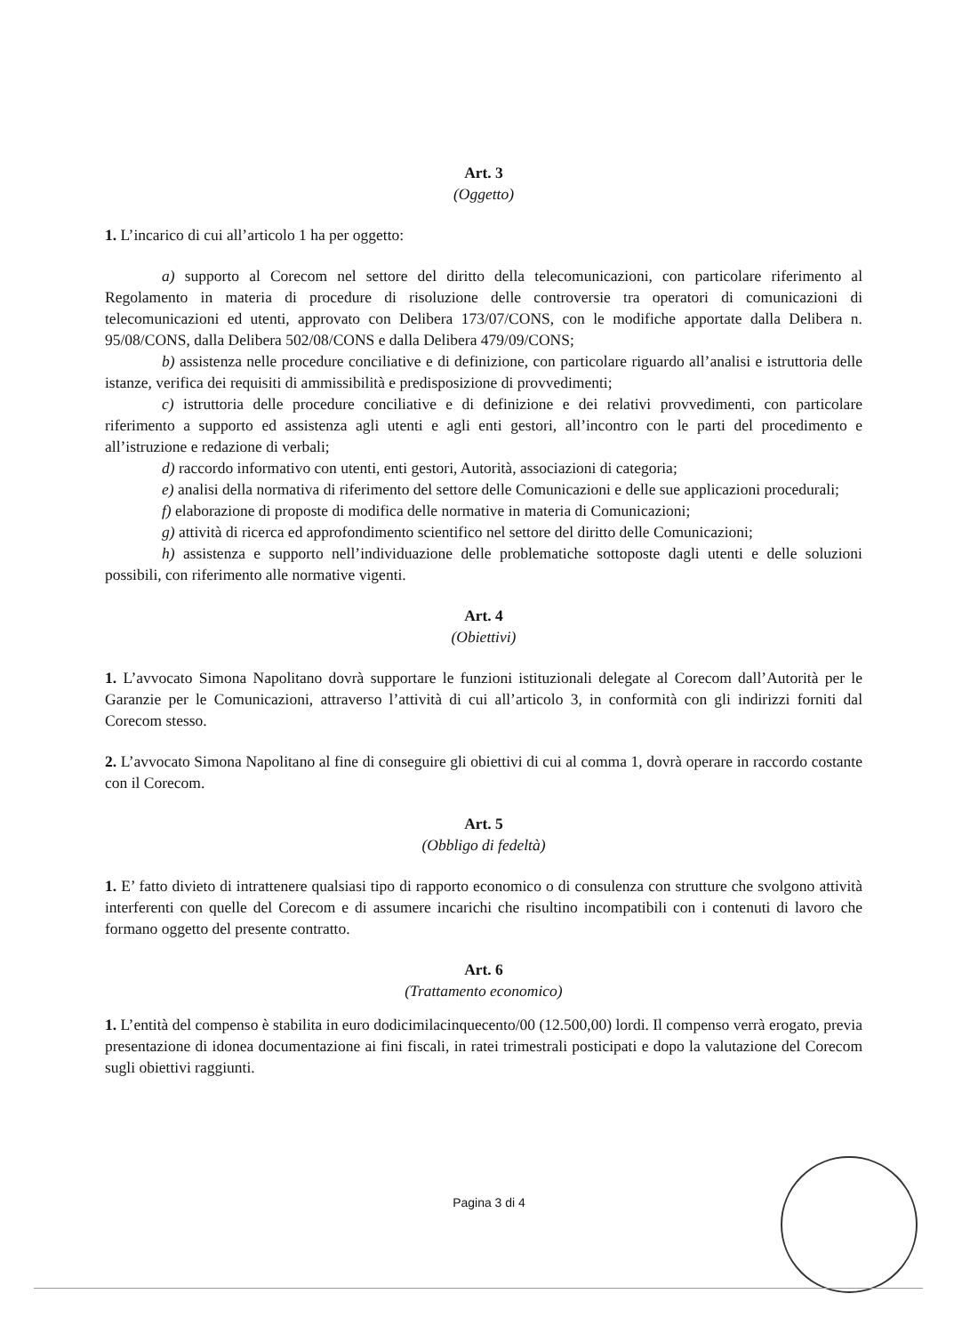Art. 3
(Oggetto)
1. L’incarico di cui all’articolo 1 ha per oggetto:
a) supporto al Corecom nel settore del diritto della telecomunicazioni, con particolare riferimento al Regolamento in materia di procedure di risoluzione delle controversie tra operatori di comunicazioni di telecomunicazioni ed utenti, approvato con Delibera 173/07/CONS, con le modifiche apportate dalla Delibera n. 95/08/CONS, dalla Delibera 502/08/CONS e dalla Delibera 479/09/CONS;
b) assistenza nelle procedure conciliative e di definizione, con particolare riguardo all’analisi e istruttoria delle istanze, verifica dei requisiti di ammissibilità e predisposizione di provvedimenti;
c) istruttoria delle procedure conciliative e di definizione e dei relativi provvedimenti, con particolare riferimento a supporto ed assistenza agli utenti e agli enti gestori, all’incontro con le parti del procedimento e all’istruzione e redazione di verbali;
d) raccordo informativo con utenti, enti gestori, Autorità, associazioni di categoria;
e) analisi della normativa di riferimento del settore delle Comunicazioni e delle sue applicazioni procedurali;
f) elaborazione di proposte di modifica delle normative in materia di Comunicazioni;
g) attività di ricerca ed approfondimento scientifico nel settore del diritto delle Comunicazioni;
h) assistenza e supporto nell’individuazione delle problematiche sottoposte dagli utenti e delle soluzioni possibili, con riferimento alle normative vigenti.
Art. 4
(Obiettivi)
1. L’avvocato Simona Napolitano dovrà supportare le funzioni istituzionali delegate al Corecom dall’Autorità per le Garanzie per le Comunicazioni, attraverso l’attività di cui all’articolo 3, in conformità con gli indirizzi forniti dal Corecom stesso.
2. L’avvocato Simona Napolitano al fine di conseguire gli obiettivi di cui al comma 1, dovrà operare in raccordo costante con il Corecom.
Art. 5
(Obbligo di fedeltà)
1. E’ fatto divieto di intrattenere qualsiasi tipo di rapporto economico o di consulenza con strutture che svolgono attività interferenti con quelle del Corecom e di assumere incarichi che risultino incompatibili con i contenuti di lavoro che formano oggetto del presente contratto.
Art. 6
(Trattamento economico)
1. L’entità del compenso è stabilita in euro dodicimilacinquecento/00 (12.500,00) lordi. Il compenso verrà erogato, previa presentazione di idonea documentazione ai fini fiscali, in ratei trimestrali posticipati e dopo la valutazione del Corecom sugli obiettivi raggiunti.
Pagina 3 di 4